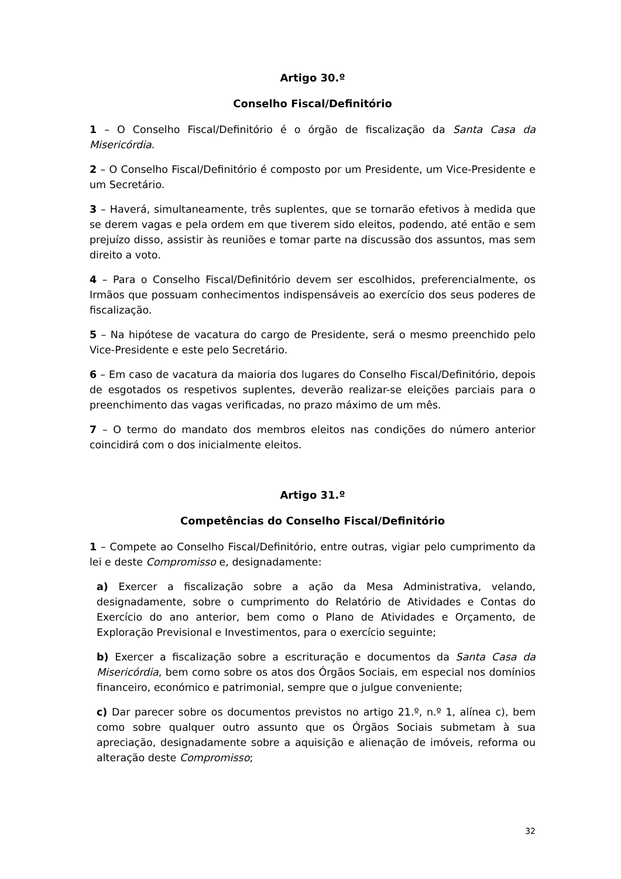Artigo 30.º
Conselho Fiscal/Definitório
1 – O Conselho Fiscal/Definitório é o órgão de fiscalização da Santa Casa da Misericórdia.
2 – O Conselho Fiscal/Definitório é composto por um Presidente, um Vice-Presidente e um Secretário.
3 – Haverá, simultaneamente, três suplentes, que se tornarão efetivos à medida que se derem vagas e pela ordem em que tiverem sido eleitos, podendo, até então e sem prejuízo disso, assistir às reuniões e tomar parte na discussão dos assuntos, mas sem direito a voto.
4 – Para o Conselho Fiscal/Definitório devem ser escolhidos, preferencialmente, os Irmãos que possuam conhecimentos indispensáveis ao exercício dos seus poderes de fiscalização.
5 – Na hipótese de vacatura do cargo de Presidente, será o mesmo preenchido pelo Vice-Presidente e este pelo Secretário.
6 – Em caso de vacatura da maioria dos lugares do Conselho Fiscal/Definitório, depois de esgotados os respetivos suplentes, deverão realizar-se eleições parciais para o preenchimento das vagas verificadas, no prazo máximo de um mês.
7 – O termo do mandato dos membros eleitos nas condições do número anterior coincidirá com o dos inicialmente eleitos.
Artigo 31.º
Competências do Conselho Fiscal/Definitório
1 – Compete ao Conselho Fiscal/Definitório, entre outras, vigiar pelo cumprimento da lei e deste Compromisso e, designadamente:
a) Exercer a fiscalização sobre a ação da Mesa Administrativa, velando, designadamente, sobre o cumprimento do Relatório de Atividades e Contas do Exercício do ano anterior, bem como o Plano de Atividades e Orçamento, de Exploração Previsional e Investimentos, para o exercício seguinte;
b) Exercer a fiscalização sobre a escrituração e documentos da Santa Casa da Misericórdia, bem como sobre os atos dos Órgãos Sociais, em especial nos domínios financeiro, económico e patrimonial, sempre que o julgue conveniente;
c) Dar parecer sobre os documentos previstos no artigo 21.º, n.º 1, alínea c), bem como sobre qualquer outro assunto que os Órgãos Sociais submetam à sua apreciação, designadamente sobre a aquisição e alienação de imóveis, reforma ou alteração deste Compromisso;
32